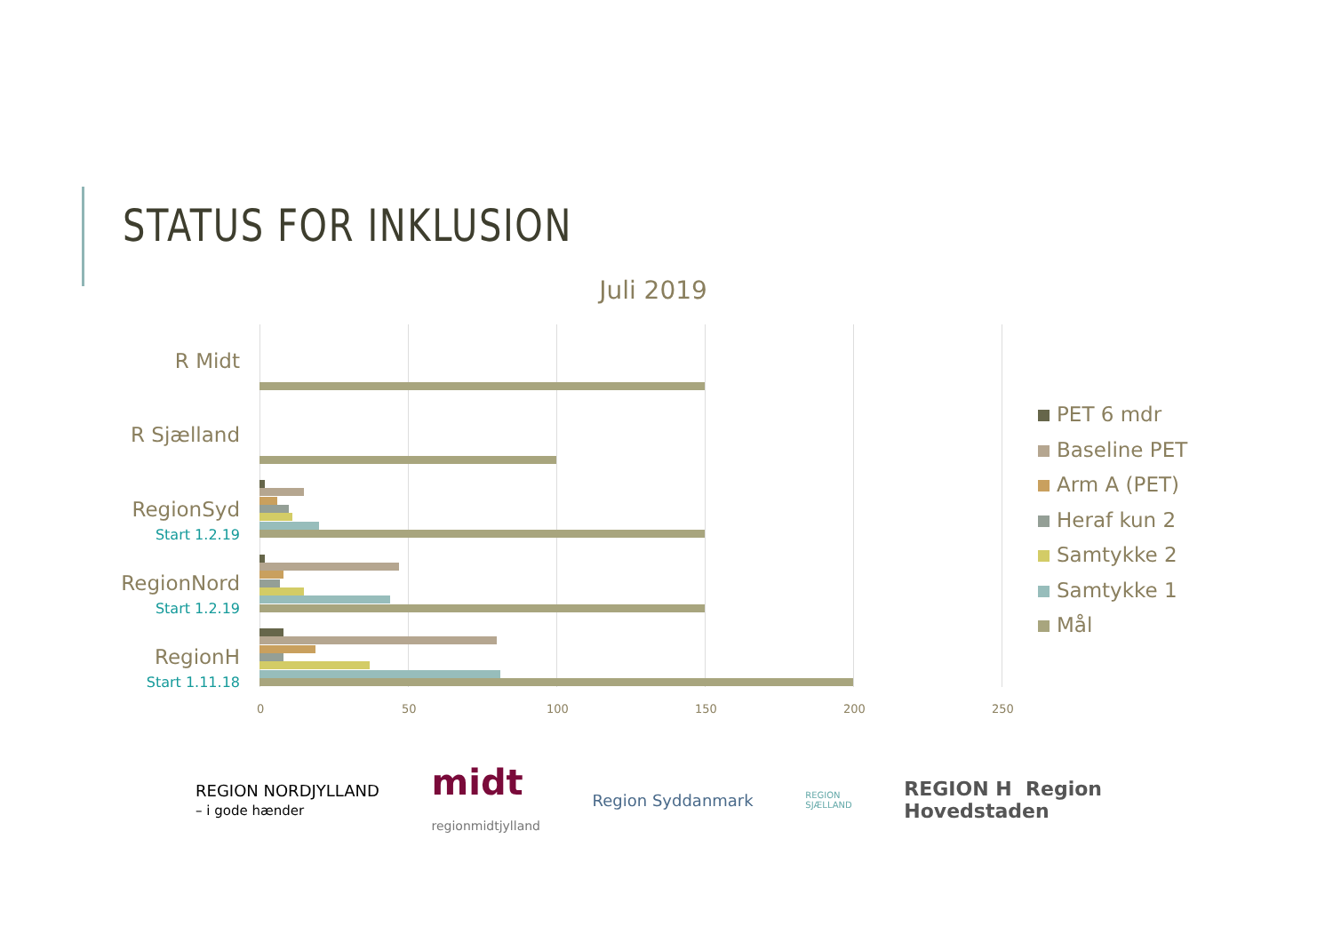STATUS FOR INKLUSION
Juli 2019
R Midt
R Sjælland
RegionSyd
Start 1.2.19
RegionNord
Start 1.2.19
RegionH
Start 1.11.18
0 50 100 150 200 250
PET 6 mdr
Baseline PET
Arm A (PET)
Heraf kun 2
Samtykke 2
Samtykke 1
Mål
REGION NORDJYLLAND
– i gode hænder
midt
regionmidtjylland
Region Syddanmark
REGION
SJÆLLAND
REGION H Region
Hovedstaden